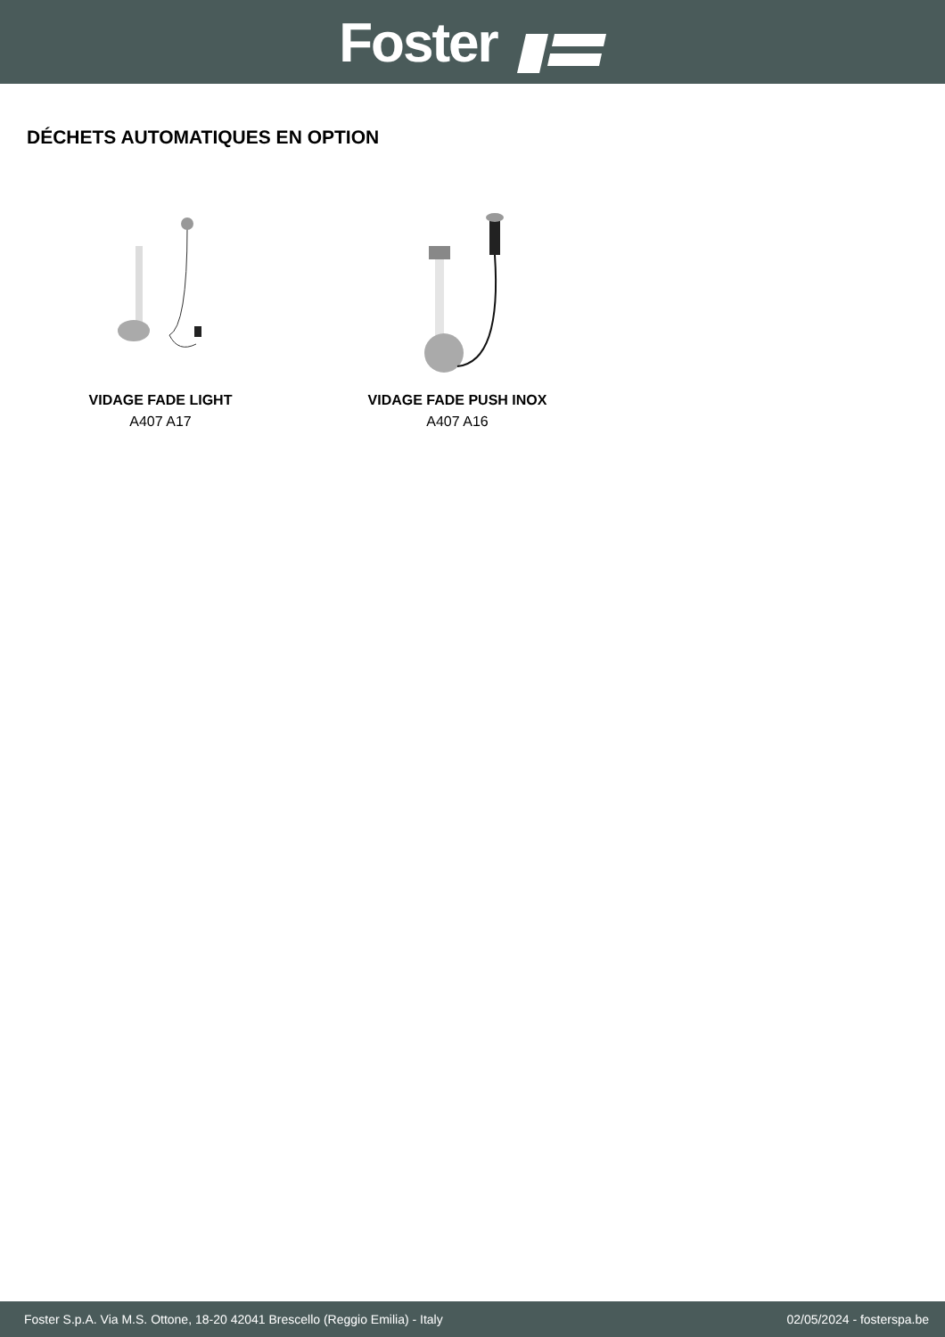Foster
DÉCHETS AUTOMATIQUES EN OPTION
VIDAGE FADE LIGHT
A407 A17
VIDAGE FADE PUSH INOX
A407 A16
Foster S.p.A. Via M.S. Ottone, 18-20 42041 Brescello (Reggio Emilia) - Italy 02/05/2024 - fosterspa.be